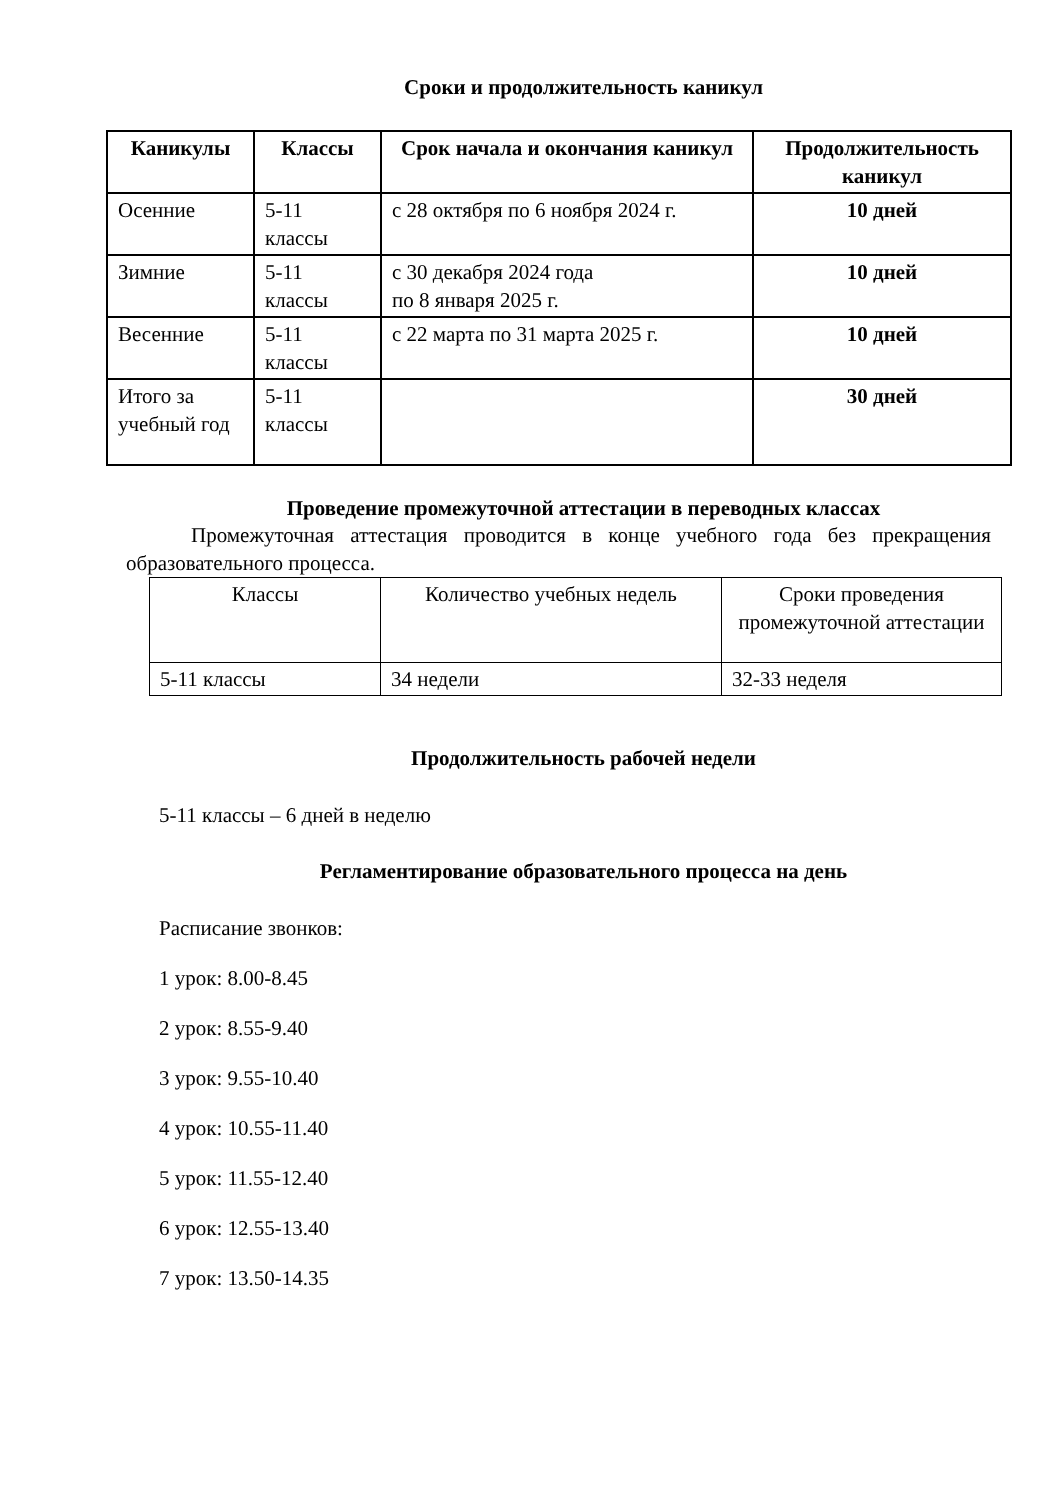Сроки и продолжительность каникул
| Каникулы | Классы | Срок начала и окончания каникул | Продолжительность каникул |
| --- | --- | --- | --- |
| Осенние | 5-11 классы | с 28 октября по 6 ноября 2024 г. | 10 дней |
| Зимние | 5-11 классы | с 30 декабря 2024 года по 8 января 2025 г. | 10 дней |
| Весенние | 5-11 классы | с 22 марта по 31 марта 2025 г. | 10 дней |
| Итого за учебный год | 5-11 классы | | 30 дней |
Проведение промежуточной аттестации в переводных классах
Промежуточная аттестация проводится в конце учебного года без прекращения образовательного процесса.
| Классы | Количество учебных недель | Сроки проведения промежуточной аттестации |
| 5-11 классы | 34 недели | 32-33 неделя |
Продолжительность рабочей недели
5-11 классы – 6 дней в неделю
Регламентирование образовательного процесса на день
Расписание звонков:
1 урок: 8.00-8.45
2 урок: 8.55-9.40
3 урок: 9.55-10.40
4 урок: 10.55-11.40
5 урок: 11.55-12.40
6 урок: 12.55-13.40
7 урок: 13.50-14.35